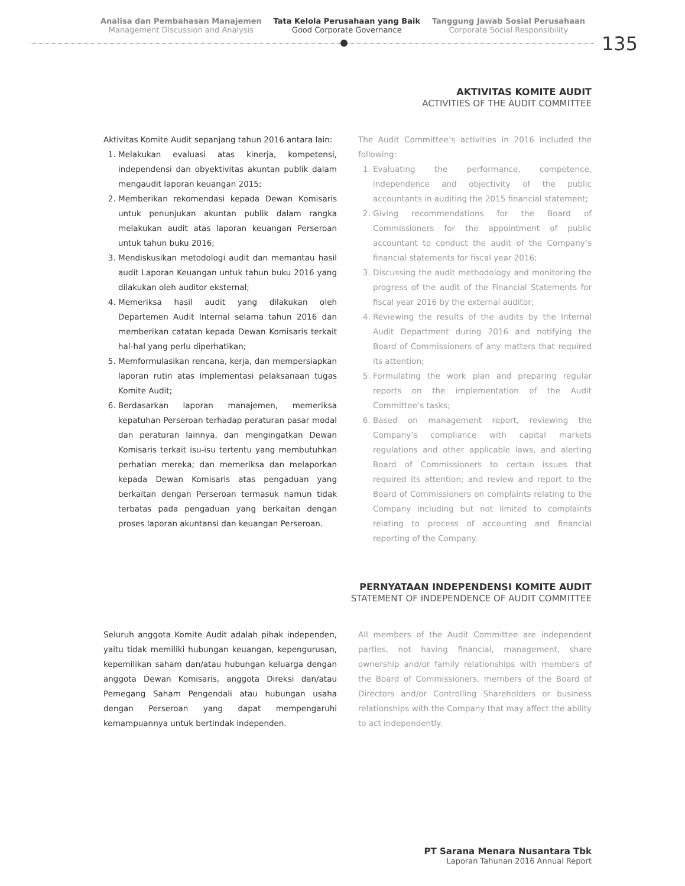Analisa dan Pembahasan Manajemen
Management Discussion and Analysis
Tata Kelola Perusahaan yang Baik
Good Corporate Governance
Tanggung Jawab Sosial Perusahaan
Corporate Social Responsibility
135
AKTIVITAS KOMITE AUDIT
ACTIVITIES OF THE AUDIT COMMITTEE
Aktivitas Komite Audit sepanjang tahun 2016 antara lain:
1. Melakukan evaluasi atas kinerja, kompetensi, independensi dan obyektivitas akuntan publik dalam mengaudit laporan keuangan 2015;
2. Memberikan rekomendasi kepada Dewan Komisaris untuk penunjukan akuntan publik dalam rangka melakukan audit atas laporan keuangan Perseroan untuk tahun buku 2016;
3. Mendiskusikan metodologi audit dan memantau hasil audit Laporan Keuangan untuk tahun buku 2016 yang dilakukan oleh auditor eksternal;
4. Memeriksa hasil audit yang dilakukan oleh Departemen Audit Internal selama tahun 2016 dan memberikan catatan kepada Dewan Komisaris terkait hal-hal yang perlu diperhatikan;
5. Memformulasikan rencana, kerja, dan mempersiapkan laporan rutin atas implementasi pelaksanaan tugas Komite Audit;
6. Berdasarkan laporan manajemen, memeriksa kepatuhan Perseroan terhadap peraturan pasar modal dan peraturan lainnya, dan mengingatkan Dewan Komisaris terkait isu-isu tertentu yang membutuhkan perhatian mereka; dan memeriksa dan melaporkan kepada Dewan Komisaris atas pengaduan yang berkaitan dengan Perseroan termasuk namun tidak terbatas pada pengaduan yang berkaitan dengan proses laporan akuntansi dan keuangan Perseroan.
The Audit Committee’s activities in 2016 included the following:
1. Evaluating the performance, competence, independence and objectivity of the public accountants in auditing the 2015 financial statement;
2. Giving recommendations for the Board of Commissioners for the appointment of public accountant to conduct the audit of the Company’s financial statements for fiscal year 2016;
3. Discussing the audit methodology and monitoring the progress of the audit of the Financial Statements for fiscal year 2016 by the external auditor;
4. Reviewing the results of the audits by the Internal Audit Department during 2016 and notifying the Board of Commissioners of any matters that required its attention;
5. Formulating the work plan and preparing regular reports on the implementation of the Audit Committee’s tasks;
6. Based on management report, reviewing the Company’s compliance with capital markets regulations and other applicable laws, and alerting Board of Commissioners to certain issues that required its attention; and review and report to the Board of Commissioners on complaints relating to the Company including but not limited to complaints relating to process of accounting and financial reporting of the Company.
PERNYATAAN INDEPENDENSI KOMITE AUDIT
STATEMENT OF INDEPENDENCE OF AUDIT COMMITTEE
Seluruh anggota Komite Audit adalah pihak independen, yaitu tidak memiliki hubungan keuangan, kepengurusan, kepemilikan saham dan/atau hubungan keluarga dengan anggota Dewan Komisaris, anggota Direksi dan/atau Pemegang Saham Pengendali atau hubungan usaha dengan Perseroan yang dapat mempengaruhi kemampuannya untuk bertindak independen.
All members of the Audit Committee are independent parties, not having financial, management, share ownership and/or family relationships with members of the Board of Commissioners, members of the Board of Directors and/or Controlling Shareholders or business relationships with the Company that may affect the ability to act independently.
PT Sarana Menara Nusantara Tbk
Laporan Tahunan 2016 Annual Report